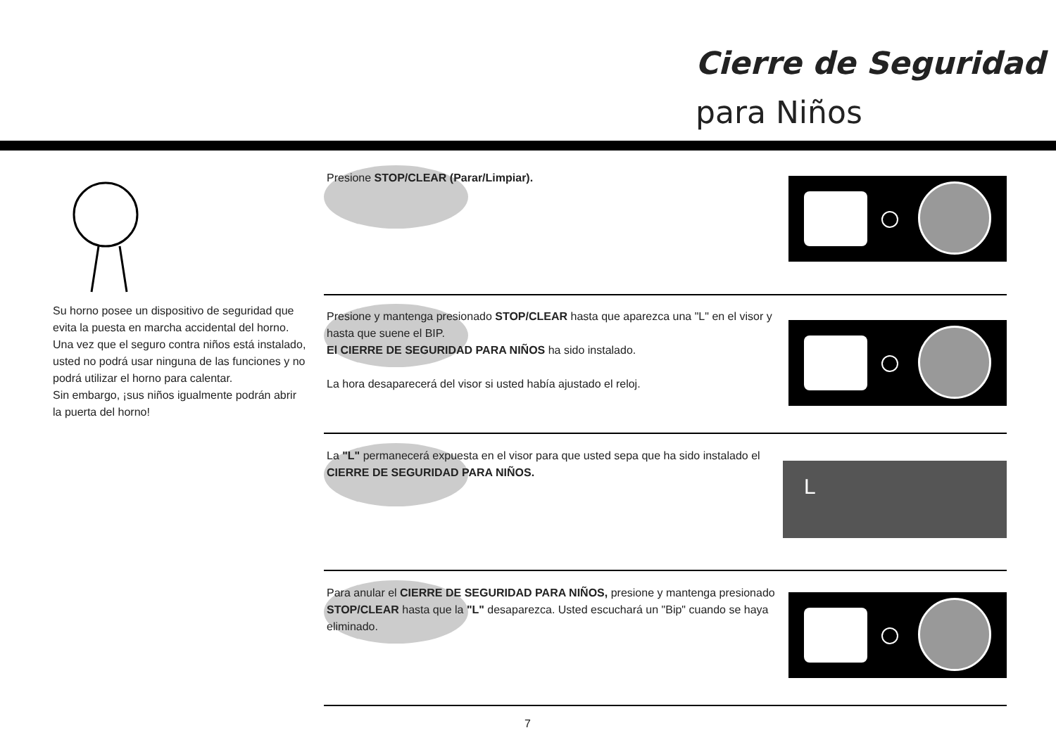Cierre de Seguridad
para Niños
Su horno posee un dispositivo de seguridad que evita la puesta en marcha accidental del horno. Una vez que el seguro contra niños está instalado, usted no podrá usar ninguna de las funciones y no podrá utilizar el horno para calentar.
Sin embargo, ¡sus niños igualmente podrán abrir la puerta del horno!
Presione STOP/CLEAR (Parar/Limpiar).
Presione y mantenga presionado STOP/CLEAR hasta que aparezca una "L" en el visor y hasta que suene el BIP.
El CIERRE DE SEGURIDAD PARA NIÑOS ha sido instalado.
La hora desaparecerá del visor si usted había ajustado el reloj.
La "L" permanecerá expuesta en el visor para que usted sepa que ha sido instalado el CIERRE DE SEGURIDAD PARA NIÑOS.
L
Para anular el CIERRE DE SEGURIDAD PARA NIÑOS, presione y mantenga presionado STOP/CLEAR hasta que la "L" desaparezca. Usted escuchará un "Bip" cuando se haya eliminado.
7